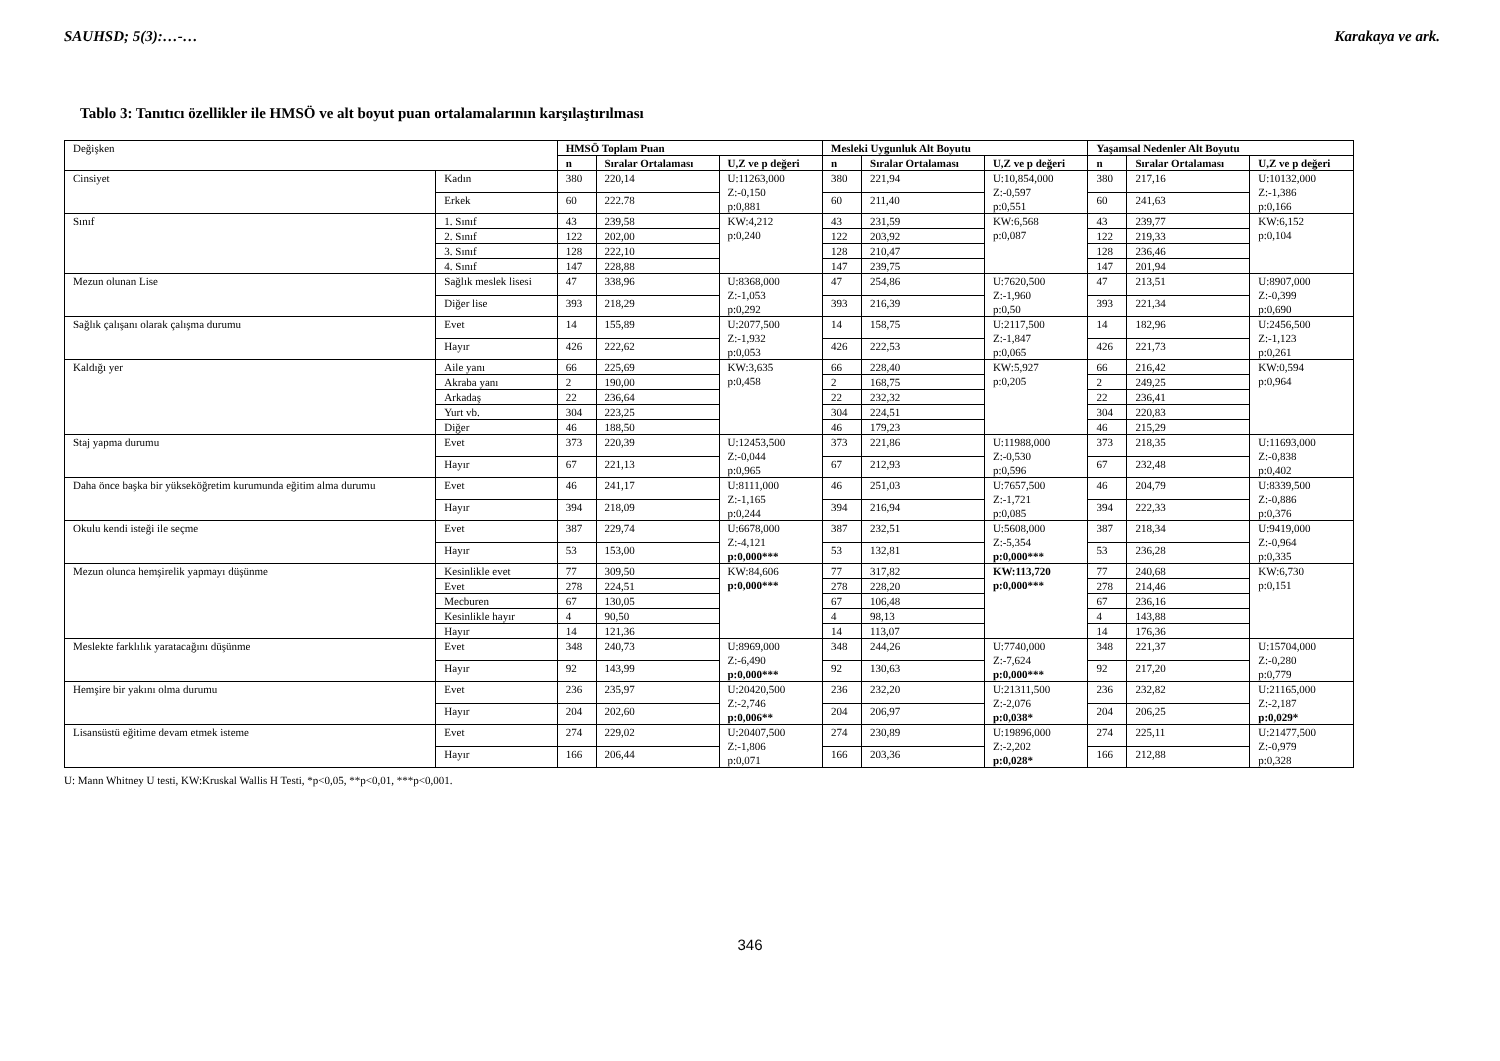SAUHSD; 5(3):…-… Karakaya ve ark.
Tablo 3: Tanıtıcı özellikler ile HMSÖ ve alt boyut puan ortalamalarının karşılaştırılması
| Değişken | | HMSÖ Toplam Puan | | | Mesleki Uygunluk Alt Boyutu | | | Yaşamsal Nedenler Alt Boyutu | | |
| | | n | Sıralar Ortalaması | U,Z ve p değeri | n | Sıralar Ortalaması | U,Z ve p değeri | n | Sıralar Ortalaması | U,Z ve p değeri |
| Cinsiyet | Kadın | 380 | 220,14 | U:11263,000 Z:-0,150 p:0,881 | 380 | 221,94 | U:10,854,000 Z:-0,597 p:0,551 | 380 | 217,16 | U:10132,000 Z:-1,386 p:0,166 |
| | Erkek | 60 | 222.78 | | 60 | 211,40 | | 60 | 241,63 | |
| Sınıf | 1. Sınıf | 43 | 239,58 | KW:4,212 p:0,240 | 43 | 231,59 | KW:6,568 p:0,087 | 43 | 239,77 | KW:6,152 p:0,104 |
| | 2. Sınıf | 122 | 202,00 | | 122 | 203,92 | | 122 | 219,33 | |
| | 3. Sınıf | 128 | 222,10 | | 128 | 210,47 | | 128 | 236,46 | |
| | 4. Sınıf | 147 | 228,88 | | 147 | 239,75 | | 147 | 201,94 | |
| Mezun olunan Lise | Sağlık meslek lisesi | 47 | 338,96 | U:8368,000 Z:-1,053 p:0,292 | 47 | 254,86 | U:7620,500 Z:-1,960 p:0,50 | 47 | 213,51 | U:8907,000 Z:-0,399 p:0,690 |
| | Diğer lise | 393 | 218,29 | | 393 | 216,39 | | 393 | 221,34 | |
| Sağlık çalışanı olarak çalışma durumu | Evet | 14 | 155,89 | U:2077,500 Z:-1,932 p:0,053 | 14 | 158,75 | U:2117,500 Z:-1,847 p:0,065 | 14 | 182,96 | U:2456,500 Z:-1,123 p:0,261 |
| | Hayır | 426 | 222,62 | | 426 | 222,53 | | 426 | 221,73 | |
| Kaldığı yer | Aile yanı | 66 | 225,69 | KW:3,635 p:0,458 | 66 | 228,40 | KW:5,927 p:0,205 | 66 | 216,42 | KW:0,594 p:0,964 |
| | Akraba yanı | 2 | 190,00 | | 2 | 168,75 | | 2 | 249,25 | |
| | Arkadaş | 22 | 236,64 | | 22 | 232,32 | | 22 | 236,41 | |
| | Yurt vb. | 304 | 223,25 | | 304 | 224,51 | | 304 | 220,83 | |
| | Diğer | 46 | 188,50 | | 46 | 179,23 | | 46 | 215,29 | |
| Staj yapma durumu | Evet | 373 | 220,39 | U:12453,500 Z:-0,044 p:0,965 | 373 | 221,86 | U:11988,000 Z:-0,530 p:0,596 | 373 | 218,35 | U:11693,000 Z:-0,838 p:0,402 |
| | Hayır | 67 | 221,13 | | 67 | 212,93 | | 67 | 232,48 | |
| Daha önce başka bir yükseköğretim kurumunda eğitim alma durumu | Evet | 46 | 241,17 | U:8111,000 Z:-1,165 p:0,244 | 46 | 251,03 | U:7657,500 Z:-1,721 p:0,085 | 46 | 204,79 | U:8339,500 Z:-0,886 p:0,376 |
| | Hayır | 394 | 218,09 | | 394 | 216,94 | | 394 | 222,33 | |
| Okulu kendi isteği ile seçme | Evet | 387 | 229,74 | U:6678,000 Z:-4,121 p:0,000*** | 387 | 232,51 | U:5608,000 Z:-5,354 p:0,000*** | 387 | 218,34 | U:9419,000 Z:-0,964 p:0,335 |
| | Hayır | 53 | 153,00 | | 53 | 132,81 | | 53 | 236,28 | |
| Mezun olunca hemşirelik yapmayı düşünme | Kesinlikle evet | 77 | 309,50 | KW:84,606 p:0,000*** | 77 | 317,82 | KW:113,720 p:0,000*** | 77 | 240,68 | KW:6,730 p:0,151 |
| | Evet | 278 | 224,51 | | 278 | 228,20 | | 278 | 214,46 | |
| | Mecburen | 67 | 130,05 | | 67 | 106,48 | | 67 | 236,16 | |
| | Kesinlikle hayır | 4 | 90,50 | | 4 | 98,13 | | 4 | 143,88 | |
| | Hayır | 14 | 121,36 | | 14 | 113,07 | | 14 | 176,36 | |
| Meslekte farklılık yaratacağını düşünme | Evet | 348 | 240,73 | U:8969,000 Z:-6,490 p:0,000*** | 348 | 244,26 | U:7740,000 Z:-7,624 p:0,000*** | 348 | 221,37 | U:15704,000 Z:-0,280 p:0,779 |
| | Hayır | 92 | 143,99 | | 92 | 130,63 | | 92 | 217,20 | |
| Hemşire bir yakını olma durumu | Evet | 236 | 235,97 | U:20420,500 Z:-2,746 p:0,006** | 236 | 232,20 | U:21311,500 Z:-2,076 p:0,038* | 236 | 232,82 | U:21165,000 Z:-2,187 p:0,029* |
| | Hayır | 204 | 202,60 | | 204 | 206,97 | | 204 | 206,25 | |
| Lisansüstü eğitime devam etmek isteme | Evet | 274 | 229,02 | U:20407,500 Z:-1,806 p:0,071 | 274 | 230,89 | U:19896,000 Z:-2,202 p:0,028* | 274 | 225,11 | U:21477,500 Z:-0,979 p:0,328 |
| | Hayır | 166 | 206,44 | | 166 | 203,36 | | 166 | 212,88 | |
U: Mann Whitney U testi, KW:Kruskal Wallis H Testi, *p<0,05, **p<0,01, ***p<0,001.
346